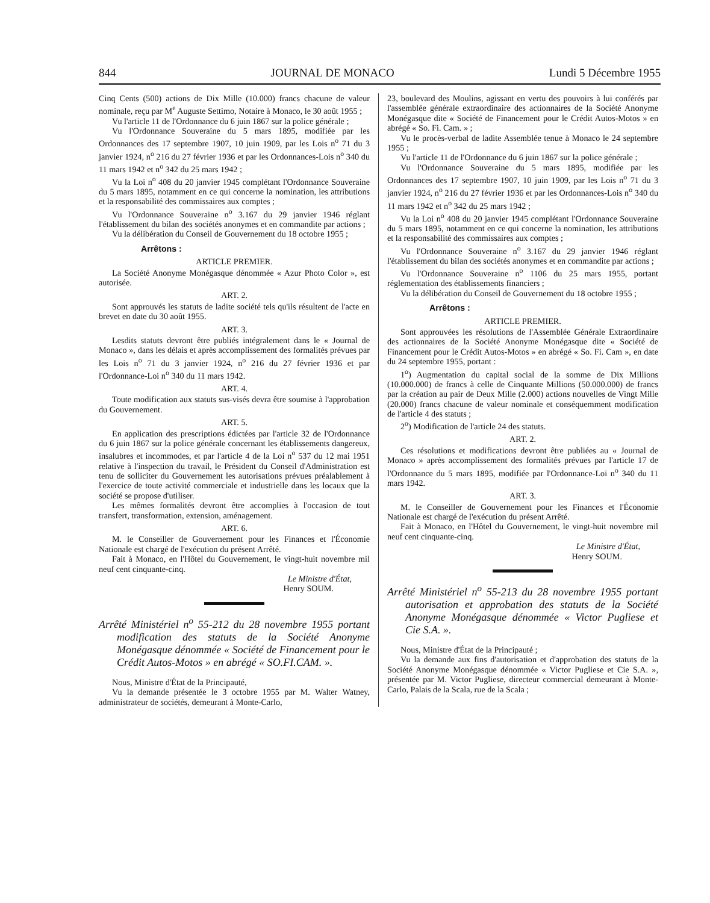844 JOURNAL DE MONACO Lundi 5 Décembre 1955
Cinq Cents (500) actions de Dix Mille (10.000) francs chacune de valeur nominale, reçu par M<sup>e</sup> Auguste Settimo, Notaire à Monaco, le 30 août 1955 ;
Vu l'article 11 de l'Ordonnance du 6 juin 1867 sur la police générale ;
Vu l'Ordonnance Souveraine du 5 mars 1895, modifiée par les Ordonnances des 17 septembre 1907, 10 juin 1909, par les Lois n<sup>o</sup> 71 du 3 janvier 1924, n<sup>o</sup> 216 du 27 février 1936 et par les Ordonnances-Lois n<sup>o</sup> 340 du 11 mars 1942 et n<sup>o</sup> 342 du 25 mars 1942 ;
Vu la Loi n<sup>o</sup> 408 du 20 janvier 1945 complétant l'Ordonnance Souveraine du 5 mars 1895, notamment en ce qui concerne la nomination, les attributions et la responsabilité des commissaires aux comptes ;
Vu l'Ordonnance Souveraine n<sup>o</sup> 3.167 du 29 janvier 1946 réglant l'établissement du bilan des sociétés anonymes et en commandite par actions ;
Vu la délibération du Conseil de Gouvernement du 18 octobre 1955 ;
Arrêtons :
ARTICLE PREMIER.
La Société Anonyme Monégasque dénommée « Azur Photo Color », est autorisée.
ART. 2.
Sont approuvés les statuts de ladite société tels qu'ils résultent de l'acte en brevet en date du 30 août 1955.
ART. 3.
Lesdits statuts devront être publiés intégralement dans le « Journal de Monaco », dans les délais et après accomplissement des formalités prévues par les Lois n<sup>o</sup> 71 du 3 janvier 1924, n<sup>o</sup> 216 du 27 février 1936 et par l'Ordonnance-Loi n<sup>o</sup> 340 du 11 mars 1942.
ART. 4.
Toute modification aux statuts sus-visés devra être soumise à l'approbation du Gouvernement.
ART. 5.
En application des prescriptions édictées par l'article 32 de l'Ordonnance du 6 juin 1867 sur la police générale concernant les établissements dangereux, insalubres et incommodes, et par l'article 4 de la Loi n<sup>o</sup> 537 du 12 mai 1951 relative à l'inspection du travail, le Président du Conseil d'Administration est tenu de solliciter du Gouvernement les autorisations prévues préalablement à l'exercice de toute activité commerciale et industrielle dans les locaux que la société se propose d'utiliser.
Les mêmes formalités devront être accomplies à l'occasion de tout transfert, transformation, extension, aménagement.
ART. 6.
M. le Conseiller de Gouvernement pour les Finances et l'Économie Nationale est chargé de l'exécution du présent Arrêté.
Fait à Monaco, en l'Hôtel du Gouvernement, le vingt-huit novembre mil neuf cent cinquante-cinq.
Le Ministre d'État,
Henry SOUM.
Arrêté Ministériel n<sup>o</sup> 55-212 du 28 novembre 1955 portant modification des statuts de la Société Anonyme Monégasque dénommée « Société de Financement pour le Crédit Autos-Motos » en abrégé « SO.FI.CAM. ».
Nous, Ministre d'État de la Principauté,
Vu la demande présentée le 3 octobre 1955 par M. Walter Watney, administrateur de sociétés, demeurant à Monte-Carlo,
23, boulevard des Moulins, agissant en vertu des pouvoirs à lui conférés par l'assemblée générale extraordinaire des actionnaires de la Société Anonyme Monégasque dite « Société de Financement pour le Crédit Autos-Motos » en abrégé « So. Fi. Cam. » ;
Vu le procès-verbal de ladite Assemblée tenue à Monaco le 24 septembre 1955 ;
Vu l'article 11 de l'Ordonnance du 6 juin 1867 sur la police générale ;
Vu l'Ordonnance Souveraine du 5 mars 1895, modifiée par les Ordonnances des 17 septembre 1907, 10 juin 1909, par les Lois n<sup>o</sup> 71 du 3 janvier 1924, n<sup>o</sup> 216 du 27 février 1936 et par les Ordonnances-Lois n<sup>o</sup> 340 du 11 mars 1942 et n<sup>o</sup> 342 du 25 mars 1942 ;
Vu la Loi n<sup>o</sup> 408 du 20 janvier 1945 complétant l'Ordonnance Souveraine du 5 mars 1895, notamment en ce qui concerne la nomination, les attributions et la responsabilité des commissaires aux comptes ;
Vu l'Ordonnance Souveraine n<sup>o</sup> 3.167 du 29 janvier 1946 réglant l'établissement du bilan des sociétés anonymes et en commandite par actions ;
Vu l'Ordonnance Souveraine n<sup>o</sup> 1106 du 25 mars 1955, portant réglementation des établissements financiers ;
Vu la délibération du Conseil de Gouvernement du 18 octobre 1955 ;
Arrêtons :
ARTICLE PREMIER.
Sont approuvées les résolutions de l'Assemblée Générale Extraordinaire des actionnaires de la Société Anonyme Monégasque dite « Société de Financement pour le Crédit Autos-Motos » en abrégé « So. Fi. Cam », en date du 24 septembre 1955, portant :
1<sup>o</sup>) Augmentation du capital social de la somme de Dix Millions (10.000.000) de francs à celle de Cinquante Millions (50.000.000) de francs par la création au pair de Deux Mille (2.000) actions nouvelles de Vingt Mille (20.000) francs chacune de valeur nominale et conséquemment modification de l'article 4 des statuts ;
2<sup>o</sup>) Modification de l'article 24 des statuts.
ART. 2.
Ces résolutions et modifications devront être publiées au « Journal de Monaco » après accomplissement des formalités prévues par l'article 17 de l'Ordonnance du 5 mars 1895, modifiée par l'Ordonnance-Loi n<sup>o</sup> 340 du 11 mars 1942.
ART. 3.
M. le Conseiller de Gouvernement pour les Finances et l'Économie Nationale est chargé de l'exécution du présent Arrêté.
Fait à Monaco, en l'Hôtel du Gouvernement, le vingt-huit novembre mil neuf cent cinquante-cinq.
Le Ministre d'État,
Henry SOUM.
Arrêté Ministériel n<sup>o</sup> 55-213 du 28 novembre 1955 portant autorisation et approbation des statuts de la Société Anonyme Monégasque dénommée « Victor Pugliese et Cie S.A. ».
Nous, Ministre d'État de la Principauté ;
Vu la demande aux fins d'autorisation et d'approbation des statuts de la Société Anonyme Monégasque dénommée « Victor Pugliese et Cie S.A. », présentée par M. Victor Pugliese, directeur commercial demeurant à Monte-Carlo, Palais de la Scala, rue de la Scala ;